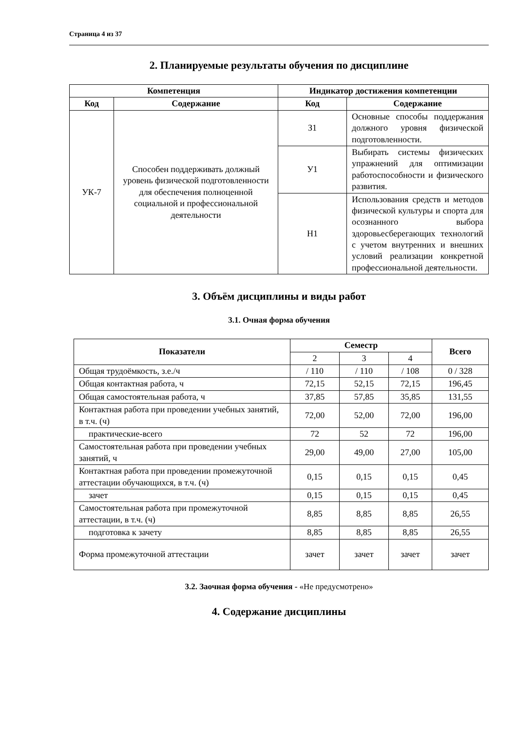Страница 4 из 37
2. Планируемые результаты обучения по дисциплине
| Компетенция | | Индикатор достижения компетенции | |
| --- | --- | --- | --- |
| Код | Содержание | Код | Содержание |
| УК-7 | Способен поддерживать должный уровень физической подготовленности для обеспечения полноценной социальной и профессиональной деятельности | З1 | Основные способы поддержания должного уровня физической подготовленности. |
| | | У1 | Выбирать системы физических упражнений для оптимизации работоспособности и физического развития. |
| | | Н1 | Использования средств и методов физической культуры и спорта для осознанного выбора здоровьесберегающих технологий с учетом внутренних и внешних условий реализации конкретной профессиональной деятельности. |
3. Объём дисциплины и виды работ
3.1. Очная форма обучения
| Показатели | Семестр | | | Всего |
| --- | --- | --- | --- | --- |
| | 2 | 3 | 4 | |
| Общая трудоёмкость, з.е./ч | / 110 | / 110 | / 108 | 0 / 328 |
| Общая контактная работа, ч | 72,15 | 52,15 | 72,15 | 196,45 |
| Общая самостоятельная работа, ч | 37,85 | 57,85 | 35,85 | 131,55 |
| Контактная работа при проведении учебных занятий, в т.ч. (ч) | 72,00 | 52,00 | 72,00 | 196,00 |
| практические-всего | 72 | 52 | 72 | 196,00 |
| Самостоятельная работа при проведении учебных занятий, ч | 29,00 | 49,00 | 27,00 | 105,00 |
| Контактная работа при проведении промежуточной аттестации обучающихся, в т.ч. (ч) | 0,15 | 0,15 | 0,15 | 0,45 |
| зачет | 0,15 | 0,15 | 0,15 | 0,45 |
| Самостоятельная работа при промежуточной аттестации, в т.ч. (ч) | 8,85 | 8,85 | 8,85 | 26,55 |
| подготовка к зачету | 8,85 | 8,85 | 8,85 | 26,55 |
| Форма промежуточной аттестации | зачет | зачет | зачет | зачет |
3.2. Заочная форма обучения - «Не предусмотрено»
4. Содержание дисциплины